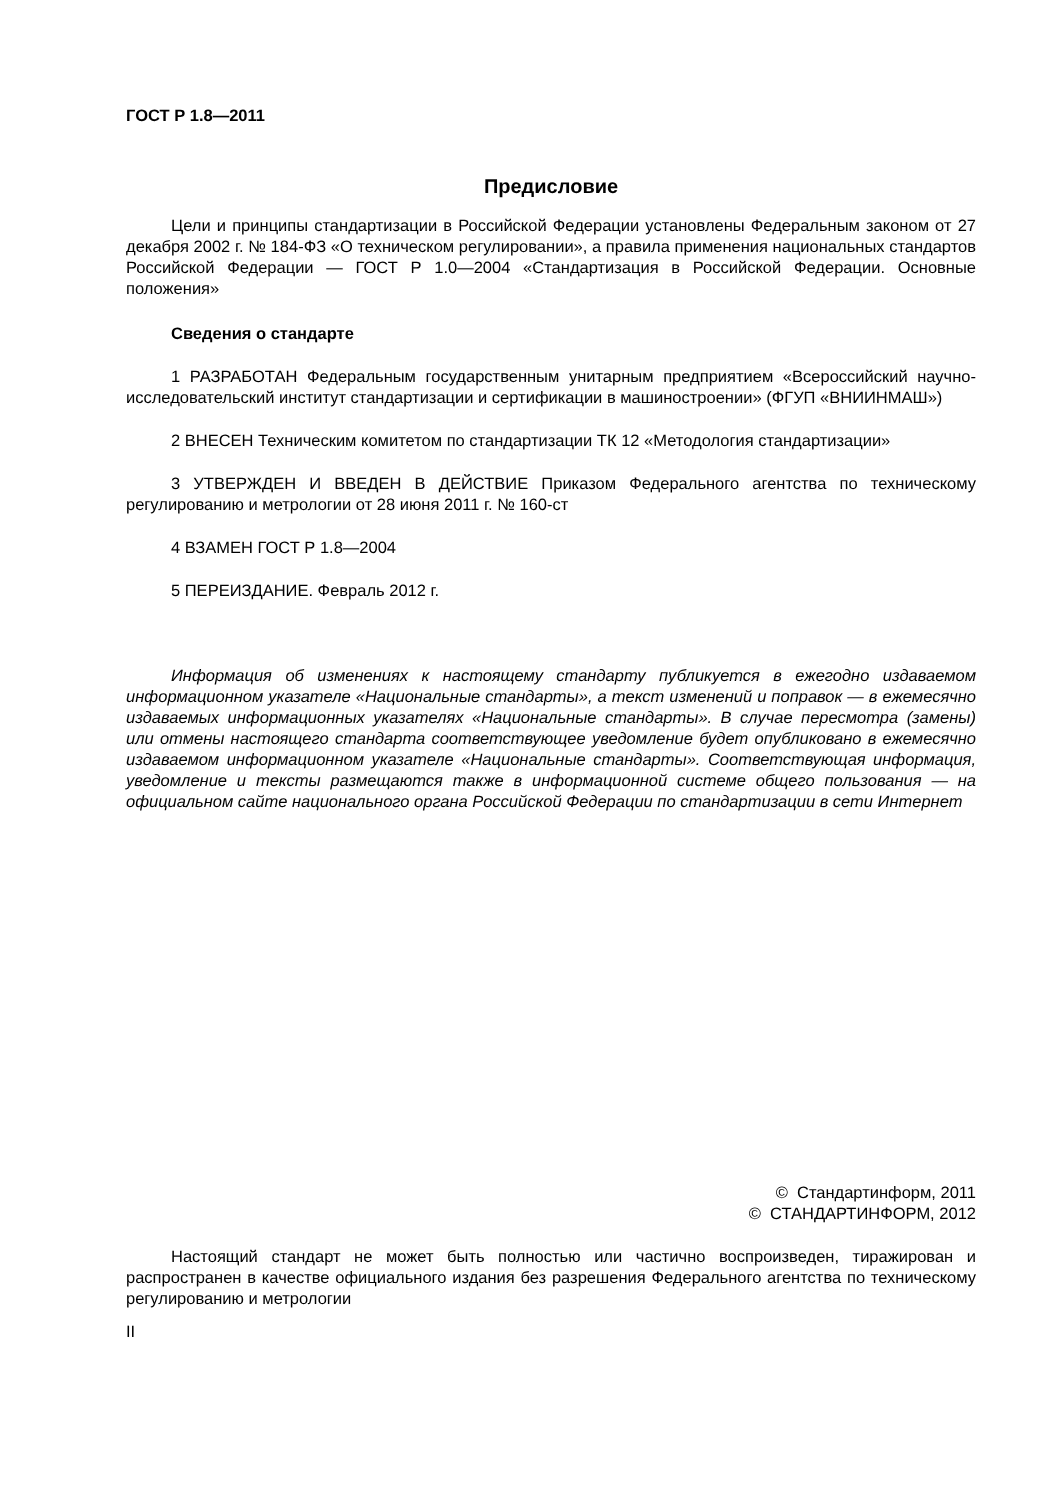ГОСТ Р 1.8—2011
Предисловие
Цели и принципы стандартизации в Российской Федерации установлены Федеральным законом от 27 декабря 2002 г. № 184-ФЗ «О техническом регулировании», а правила применения национальных стандартов Российской Федерации — ГОСТ Р 1.0—2004 «Стандартизация в Российской Федерации. Основные положения»
Сведения о стандарте
1 РАЗРАБОТАН Федеральным государственным унитарным предприятием «Всероссийский научно-исследовательский институт стандартизации и сертификации в машиностроении» (ФГУП «ВНИИНМАШ»)
2 ВНЕСЕН Техническим комитетом по стандартизации ТК 12 «Методология стандартизации»
3 УТВЕРЖДЕН И ВВЕДЕН В ДЕЙСТВИЕ Приказом Федерального агентства по техническому регулированию и метрологии от 28 июня 2011 г. № 160-ст
4 ВЗАМЕН ГОСТ Р 1.8—2004
5 ПЕРЕИЗДАНИЕ. Февраль 2012 г.
Информация об изменениях к настоящему стандарту публикуется в ежегодно издаваемом информационном указателе «Национальные стандарты», а текст изменений и поправок — в ежемесячно издаваемых информационных указателях «Национальные стандарты». В случае пересмотра (замены) или отмены настоящего стандарта соответствующее уведомление будет опубликовано в ежемесячно издаваемом информационном указателе «Национальные стандарты». Соответствующая информация, уведомление и тексты размещаются также в информационной системе общего пользования — на официальном сайте национального органа Российской Федерации по стандартизации в сети Интернет
© Стандартинформ, 2011
© СТАНДАРТИНФОРМ, 2012
Настоящий стандарт не может быть полностью или частично воспроизведен, тиражирован и распространен в качестве официального издания без разрешения Федерального агентства по техническому регулированию и метрологии
II